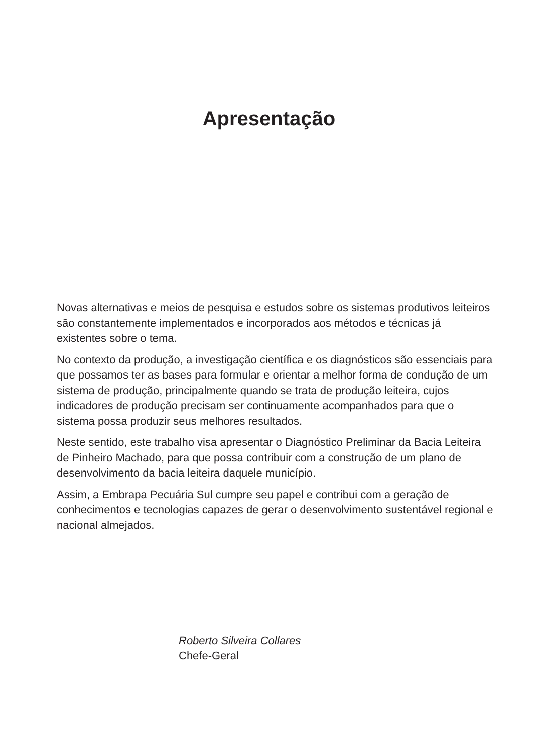Apresentação
Novas alternativas e meios de pesquisa e estudos sobre os sistemas produtivos leiteiros são constantemente implementados e incorporados aos métodos e técnicas já existentes sobre o tema.
No contexto da produção, a investigação científica e os diagnósticos são essenciais para que possamos ter as bases para formular e orientar a melhor forma de condução de um sistema de produção, principalmente quando se trata de produção leiteira, cujos indicadores de produção precisam ser continuamente acompanhados para que o sistema possa produzir seus melhores resultados.
Neste sentido, este trabalho visa apresentar o Diagnóstico Preliminar da Bacia Leiteira de Pinheiro Machado, para que possa contribuir com a construção de um plano de desenvolvimento da bacia leiteira daquele município.
Assim, a Embrapa Pecuária Sul cumpre seu papel e contribui com a geração de conhecimentos e tecnologias capazes de gerar o desenvolvimento sustentável regional e nacional almejados.
Roberto Silveira Collares
Chefe-Geral